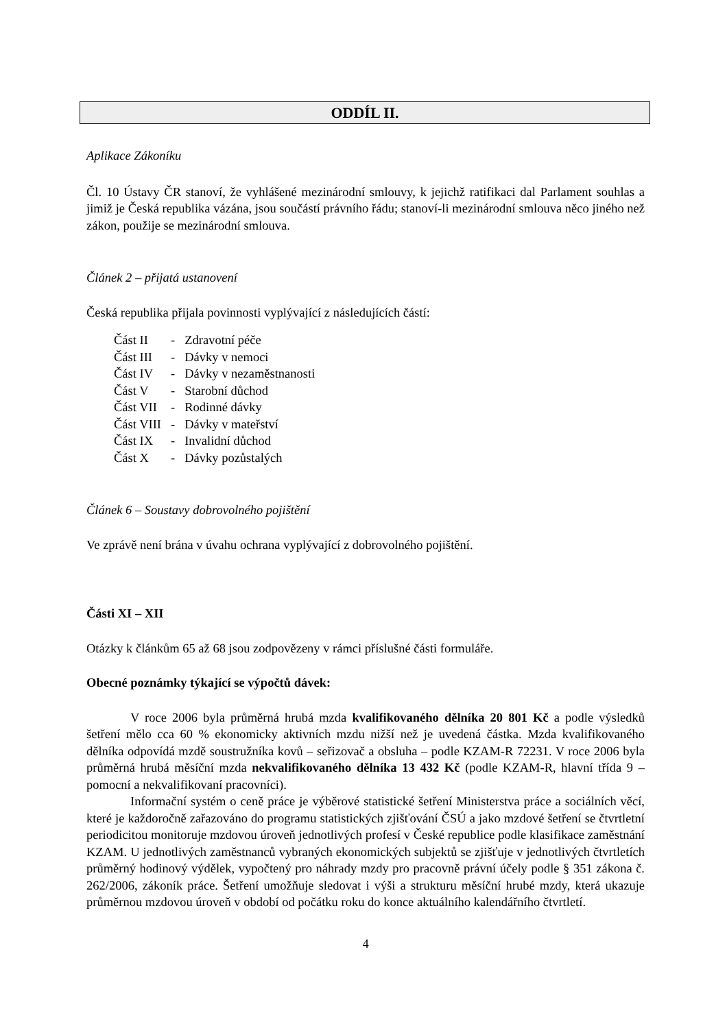ODDÍL II.
Aplikace Zákoníku
Čl. 10 Ústavy ČR stanoví, že vyhlášené mezinárodní smlouvy, k jejichž ratifikaci dal Parlament souhlas a jimiž je Česká republika vázána, jsou součástí právního řádu; stanoví-li mezinárodní smlouva něco jiného než zákon, použije se mezinárodní smlouva.
Článek 2 – přijatá ustanovení
Česká republika přijala povinnosti vyplývající z následujících částí:
| Část II | - | Zdravotní péče |
| Část III | - | Dávky v nemoci |
| Část IV | - | Dávky v nezaměstnanosti |
| Část V | - | Starobní důchod |
| Část VII | - | Rodinné dávky |
| Část VIII | - | Dávky v mateřství |
| Část IX | - | Invalidní důchod |
| Část X | - | Dávky pozůstalých |
Článek 6 – Soustavy dobrovolného pojištění
Ve zprávě není brána v úvahu ochrana vyplývající z dobrovolného pojištění.
Části XI – XII
Otázky k článkům 65 až 68 jsou zodpovězeny v rámci příslušné části formuláře.
Obecné poznámky týkající se výpočtů dávek:
V roce 2006 byla průměrná hrubá mzda kvalifikovaného dělníka 20 801 Kč a podle výsledků šetření mělo cca 60 % ekonomicky aktivních mzdu nižší než je uvedená částka. Mzda kvalifikovaného dělníka odpovídá mzdě soustružníka kovů – seřizovač a obsluha – podle KZAM-R 72231. V roce 2006 byla průměrná hrubá měsíční mzda nekvalifikovaného dělníka 13 432 Kč (podle KZAM-R, hlavní třída 9 – pomocní a nekvalifikovaní pracovníci).
Informační systém o ceně práce je výběrové statistické šetření Ministerstva práce a sociálních věcí, které je každoročně zařazováno do programu statistických zjišťování ČSÚ a jako mzdové šetření se čtvrtletní periodicitou monitoruje mzdovou úroveň jednotlivých profesí v České republice podle klasifikace zaměstnání KZAM. U jednotlivých zaměstnanců vybraných ekonomických subjektů se zjišťuje v jednotlivých čtvrtletích průměrný hodinový výdělek, vypočtený pro náhrady mzdy pro pracovně právní účely podle § 351 zákona č. 262/2006, zákoník práce. Šetření umožňuje sledovat i výši a strukturu měsíční hrubé mzdy, která ukazuje průměrnou mzdovou úroveň v období od počátku roku do konce aktuálního kalendářního čtvrtletí.
4